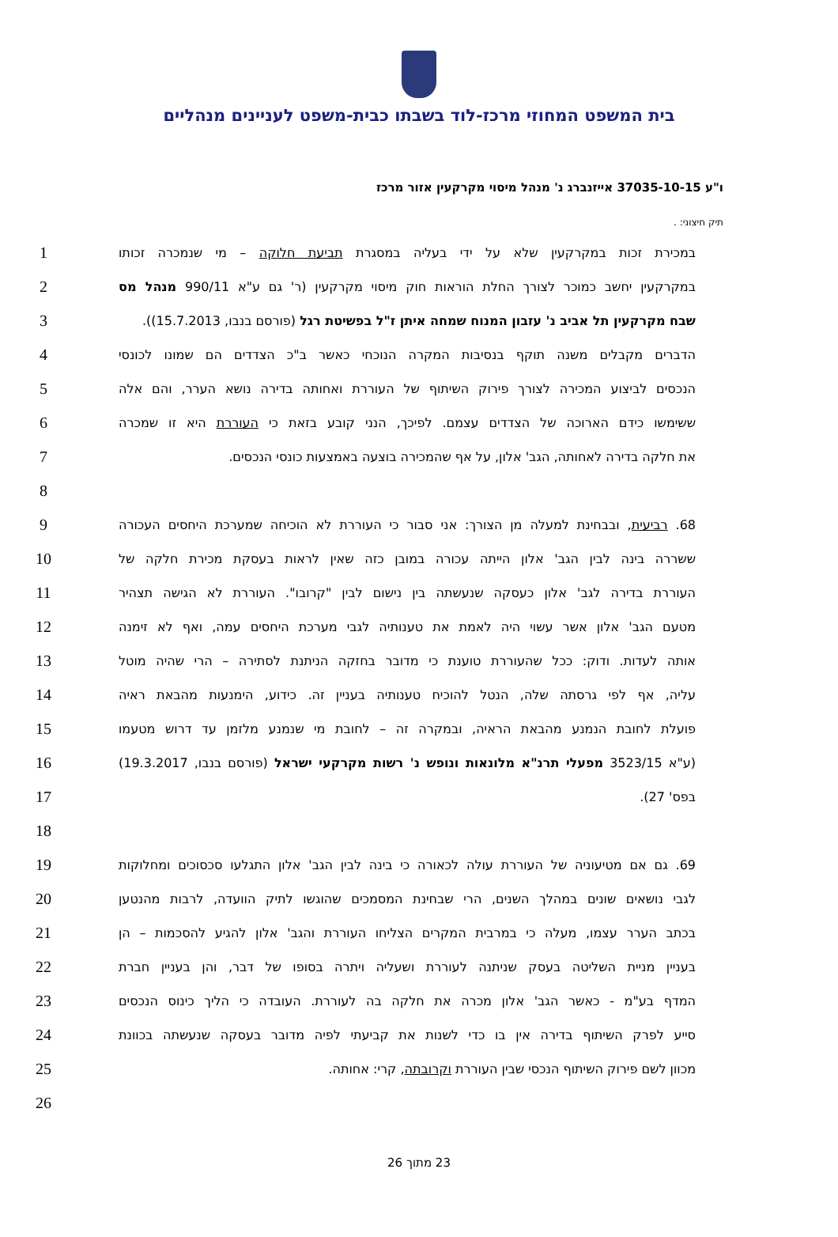בית המשפט המחוזי מרכז-לוד בשבתו כבית-משפט לעניינים מנהליים
ו"ע 37035-10-15 אייזנברג נ' מנהל מיסוי מקרקעין אזור מרכז
תיק חיצוני: .
במכירת זכות במקרקעין שלא על ידי בעליה במסגרת תביעת חלוקה – מי שנמכרה זכותו
1
במקרקעין יחשב כמוכר לצורך החלת הוראות חוק מיסוי מקרקעין (ר' גם ע"א 990/11 מנהל מס
2
שבח מקרקעין תל אביב נ' עזבון המנוח שמחה איתן ז"ל בפשיטת רגל (פורסם בנבו, 15.7.2013)).
3
הדברים מקבלים משנה תוקף בנסיבות המקרה הנוכחי כאשר ב"כ הצדדים הם שמונו לכונסי
4
הנכסים לביצוע המכירה לצורך פירוק השיתוף של העוררת ואחותה בדירה נושא הערר, והם אלה
5
ששימשו כידם הארוכה של הצדדים עצמם. לפיכך, הנני קובע בזאת כי העוררת היא זו שמכרה
6
את חלקה בדירה לאחותה, הגב' אלון, על אף שהמכירה בוצעה באמצעות כונסי הנכסים.
7
8
68. רביעית, ובבחינת למעלה מן הצורך: אני סבור כי העוררת לא הוכיחה שמערכת היחסים העכורה
9
ששררה בינה לבין הגב' אלון הייתה עכורה במובן כזה שאין לראות בעסקת מכירת חלקה של
10
העוררת בדירה לגב' אלון כעסקה שנעשתה בין נישום לבין "קרובו". העוררת לא הגישה תצהיר
11
מטעם הגב' אלון אשר עשוי היה לאמת את טענותיה לגבי מערכת היחסים עמה, ואף לא זימנה
12
אותה לעדות. ודוק: ככל שהעוררת טוענת כי מדובר בחזקה הניתנת לסתירה – הרי שהיה מוטל
13
עליה, אף לפי גרסתה שלה, הנטל להוכיח טענותיה בעניין זה. כידוע, הימנעות מהבאת ראיה
14
פועלת לחובת הנמנע מהבאת הראיה, ובמקרה זה – לחובת מי שנמנע מלזמן עד דרוש מטעמו
15
(ע"א 3523/15 מפעלי תרנ"א מלונאות ונופש נ' רשות מקרקעי ישראל (פורסם בנבו, 19.3.2017)
16
בפס' 27).
17
18
69. גם אם מטיעוניה של העוררת עולה לכאורה כי בינה לבין הגב' אלון התגלעו סכסוכים ומחלוקות
19
לגבי נושאים שונים במהלך השנים, הרי שבחינת המסמכים שהוגשו לתיק הוועדה, לרבות מהנטען
20
בכתב הערר עצמו, מעלה כי במרבית המקרים הצליחו העוררת והגב' אלון להגיע להסכמות – הן
21
בעניין מניית השליטה בעסק שניתנה לעוררת ושעליה ויתרה בסופו של דבר, והן בעניין חברת
22
המדף בע"מ - כאשר הגב' אלון מכרה את חלקה בה לעוררת. העובדה כי הליך כינוס הנכסים
23
סייע לפרק השיתוף בדירה אין בו כדי לשנות את קביעתי לפיה מדובר בעסקה שנעשתה בכוונת
24
מכוון לשם פירוק השיתוף הנכסי שבין העוררת וקרובתה, קרי: אחותה.
25
26
23 מתוך 26